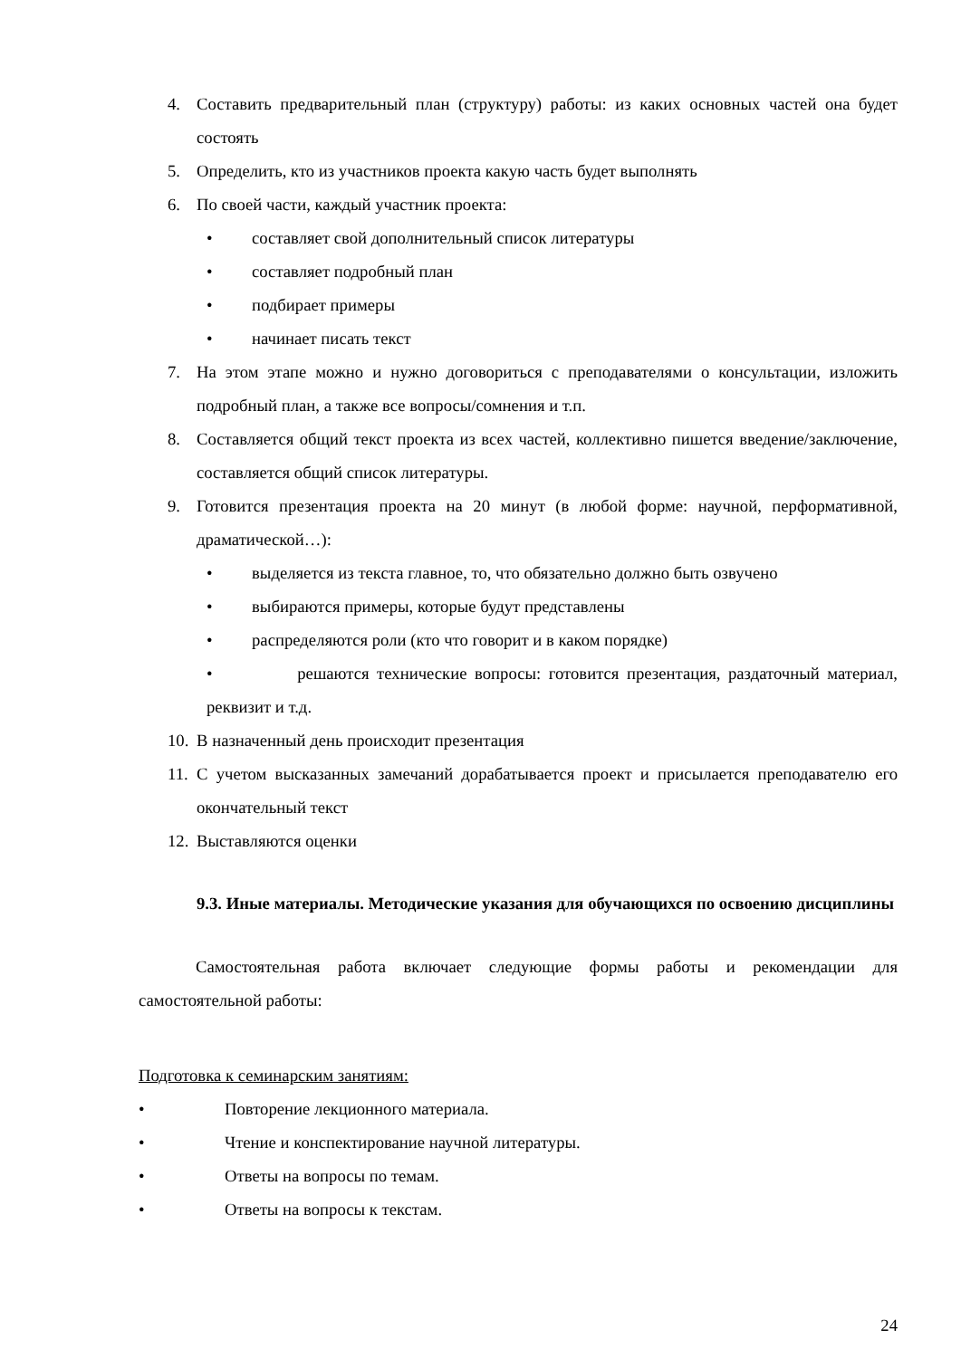4. Составить предварительный план (структуру) работы: из каких основных частей она будет состоять
5. Определить, кто из участников проекта какую часть будет выполнять
6. По своей части, каждый участник проекта:
• составляет свой дополнительный список литературы
• составляет подробный план
• подбирает примеры
• начинает писать текст
7. На этом этапе можно и нужно договориться с преподавателями о консультации, изложить подробный план, а также все вопросы/сомнения и т.п.
8. Составляется общий текст проекта из всех частей, коллективно пишется введение/заключение, составляется общий список литературы.
9. Готовится презентация проекта на 20 минут (в любой форме: научной, перформативной, драматической…):
• выделяется из текста главное, то, что обязательно должно быть озвучено
• выбираются примеры, которые будут представлены
• распределяются роли (кто что говорит и в каком порядке)
• решаются технические вопросы: готовится презентация, раздаточный материал, реквизит и т.д.
10. В назначенный день происходит презентация
11. С учетом высказанных замечаний дорабатывается проект и присылается преподавателю его окончательный текст
12. Выставляются оценки
9.3. Иные материалы. Методические указания для обучающихся по освоению дисциплины
Самостоятельная работа включает следующие формы работы и рекомендации для самостоятельной работы:
Подготовка к семинарским занятиям:
• Повторение лекционного материала.
• Чтение и конспектирование научной литературы.
• Ответы на вопросы по темам.
• Ответы на вопросы к текстам.
24